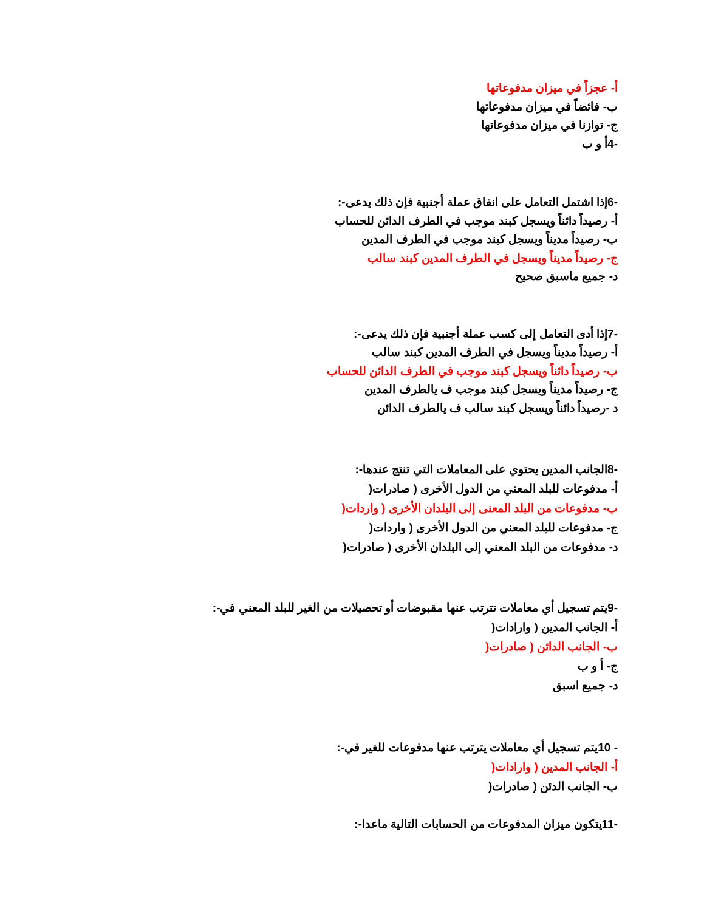أ- عجزاً في ميزان مدفوعاتها
ب- فائضاً في ميزان مدفوعاتها
ج- توازنا في ميزان مدفوعاتها
-4أ و ب
-6إذا اشتمل التعامل على انفاق عملة أجنبية فإن ذلك يدعى-:
أ- رصيداً دائناً ويسجل كبند موجب في الطرف الدائن للحساب
ب- رصيداً مديناً ويسجل كبند موجب في الطرف المدين
ج- رصيداً مديناً ويسجل في الطرف المدين كبند سالب
د- جميع ماسبق صحيح
-7إذا أدى التعامل إلى كسب عملة أجنبية فإن ذلك يدعى-:
أ- رصيداً مديناً ويسجل في الطرف المدين كبند سالب
ب- رصيداً دائناً ويسجل كبند موجب في الطرف الدائن للحساب
ج- رصيداً مديناً ويسجل كبند موجب ف يالطرف المدين
د -رصيداً دائناً ويسجل كبند سالب ف يالطرف الدائن
-8الجانب المدين يحتوي على المعاملات التي تنتج عندها-:
أ- مدفوعات للبلد المعني من الدول الأخرى ( صادرات(
ب- مدفوعات من البلد المعنى إلى البلدان الأخرى ( واردات(
ج- مدفوعات للبلد المعني من الدول الأخرى ( واردات(
د- مدفوعات من البلد المعني إلى البلدان الأخرى ( صادرات(
-9يتم تسجيل أي معاملات تترتب عنها مقبوضات أو تحصيلات من الغير للبلد المعني في-:
أ- الجانب المدين ( وارادات(
ب- الجانب الدائن ( صادرات(
ج- أ و ب
د- جميع اسبق
- 10يتم تسجيل أي معاملات يترتب عنها مدفوعات للغير في-:
أ- الجانب المدين ( وارادات(
ب- الجانب الدئن ( صادرات(
-11يتكون ميزان المدفوعات من الحسابات التالية ماعدا-: